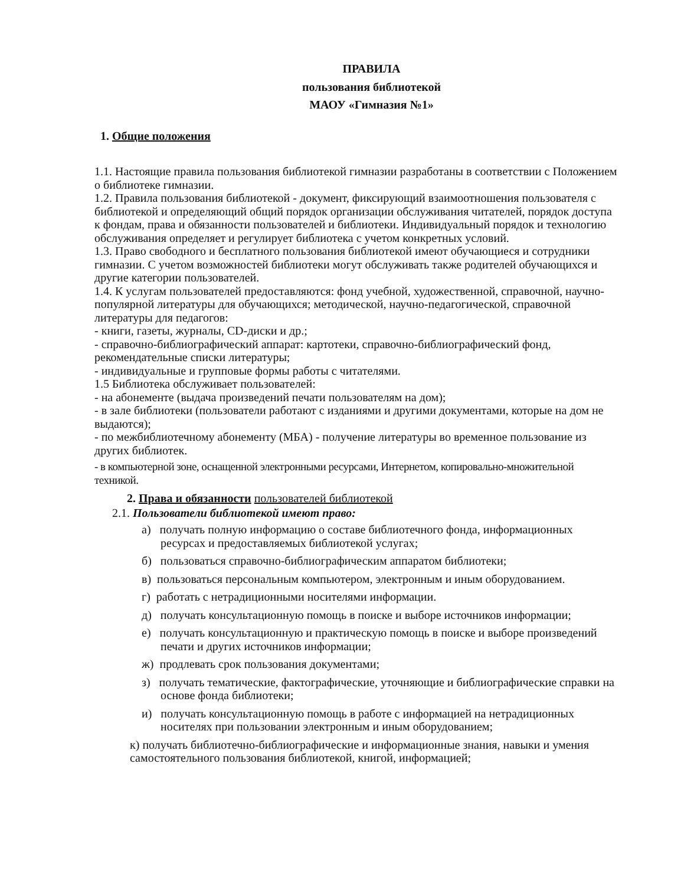ПРАВИЛА
пользования библиотекой
МАОУ «Гимназия №1»
1. Общие положения
1.1. Настоящие правила пользования библиотекой гимназии разработаны в соответствии с Положением о библиотеке гимназии.
1.2. Правила пользования библиотекой - документ, фиксирующий взаимоотношения пользователя с библиотекой и определяющий общий порядок организации обслуживания читателей, порядок доступа к фондам, права и обязанности пользователей и библиотеки. Индивидуальный порядок и технологию обслуживания определяет и регулирует библиотека с учетом конкретных условий.
1.3. Право свободного и бесплатного пользования библиотекой имеют обучающиеся и сотрудники гимназии. С учетом возможностей библиотеки могут обслуживать также родителей обучающихся и другие категории пользователей.
1.4. К услугам пользователей предоставляются: фонд учебной, художественной, справочной, научно-популярной литературы для обучающихся; методической, научно-педагогической, справочной литературы для педагогов:
- книги, газеты, журналы, CD-диски и др.;
- справочно-библиографический аппарат: картотеки, справочно-библиографический фонд, рекомендательные списки литературы;
- индивидуальные и групповые формы работы с читателями.
1.5 Библиотека обслуживает пользователей:
- на абонементе (выдача произведений печати пользователям на дом);
- в зале библиотеки (пользователи работают с изданиями и другими документами, которые на дом не выдаются);
- по межбиблиотечному абонементу (МБА) - получение литературы во временное пользование из других библиотек.
- в компьютерной зоне, оснащенной электронными ресурсами, Интернетом, копировально-множительной техникой.
2. Права и обязанности пользователей библиотекой
2.1. Пользователи библиотекой имеют право:
а) получать полную информацию о составе библиотечного фонда, информационных ресурсах и предоставляемых библиотекой услугах;
б) пользоваться справочно-библиографическим аппаратом библиотеки;
в) пользоваться персональным компьютером, электронным и иным оборудованием.
г) работать с нетрадиционными носителями информации.
д) получать консультационную помощь в поиске и выборе источников информации;
е) получать консультационную и практическую помощь в поиске и выборе произведений печати и других источников информации;
ж) продлевать срок пользования документами;
з) получать тематические, фактографические, уточняющие и библиографические справки на основе фонда библиотеки;
и) получать консультационную помощь в работе с информацией на нетрадиционных носителях при пользовании электронным и иным оборудованием;
к) получать библиотечно-библиографические и информационные знания, навыки и умения самостоятельного пользования библиотекой, книгой, информацией;